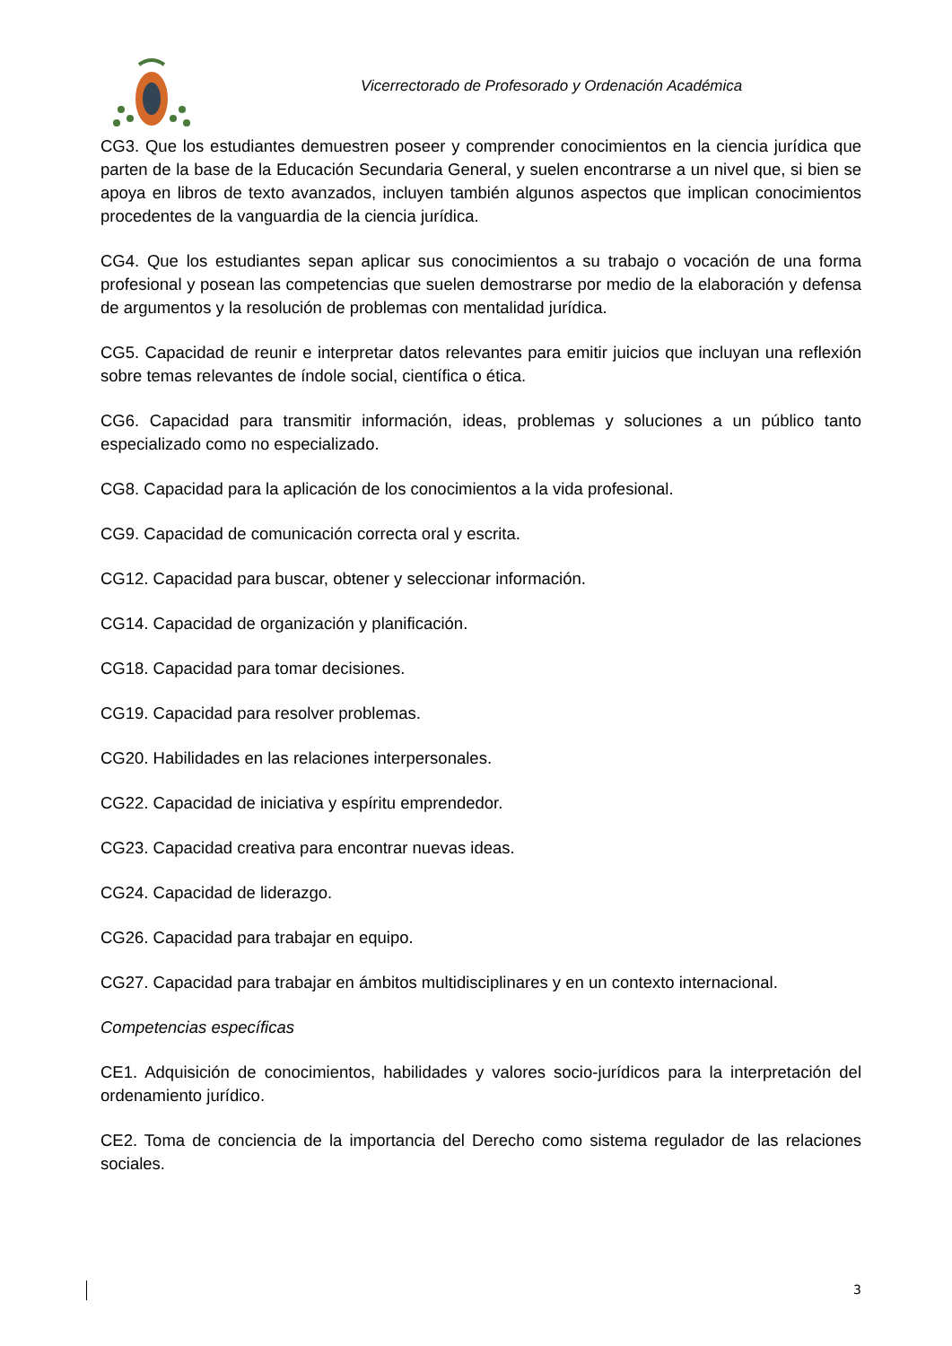Vicerrectorado de Profesorado y Ordenación Académica
CG3. Que los estudiantes demuestren poseer y comprender conocimientos en la ciencia jurídica que parten de la base de la Educación Secundaria General, y suelen encontrarse a un nivel que, si bien se apoya en libros de texto avanzados, incluyen también algunos aspectos que implican conocimientos procedentes de la vanguardia de la ciencia jurídica.
CG4. Que los estudiantes sepan aplicar sus conocimientos a su trabajo o vocación de una forma profesional y posean las competencias que suelen demostrarse por medio de la elaboración y defensa de argumentos y la resolución de problemas con mentalidad jurídica.
CG5. Capacidad de reunir e interpretar datos relevantes para emitir juicios que incluyan una reflexión sobre temas relevantes de índole social, científica o ética.
CG6. Capacidad para transmitir información, ideas, problemas y soluciones a un público tanto especializado como no especializado.
CG8. Capacidad para la aplicación de los conocimientos a la vida profesional.
CG9. Capacidad de comunicación correcta oral y escrita.
CG12. Capacidad para buscar, obtener y seleccionar información.
CG14. Capacidad de organización y planificación.
CG18. Capacidad para tomar decisiones.
CG19. Capacidad para resolver problemas.
CG20. Habilidades en las relaciones interpersonales.
CG22. Capacidad de iniciativa y espíritu emprendedor.
CG23. Capacidad creativa para encontrar nuevas ideas.
CG24. Capacidad de liderazgo.
CG26. Capacidad para trabajar en equipo.
CG27. Capacidad para trabajar en ámbitos multidisciplinares y en un contexto internacional.
Competencias específicas
CE1. Adquisición de conocimientos, habilidades y valores socio-jurídicos para la interpretación del ordenamiento jurídico.
CE2. Toma de conciencia de la importancia del Derecho como sistema regulador de las relaciones sociales.
3